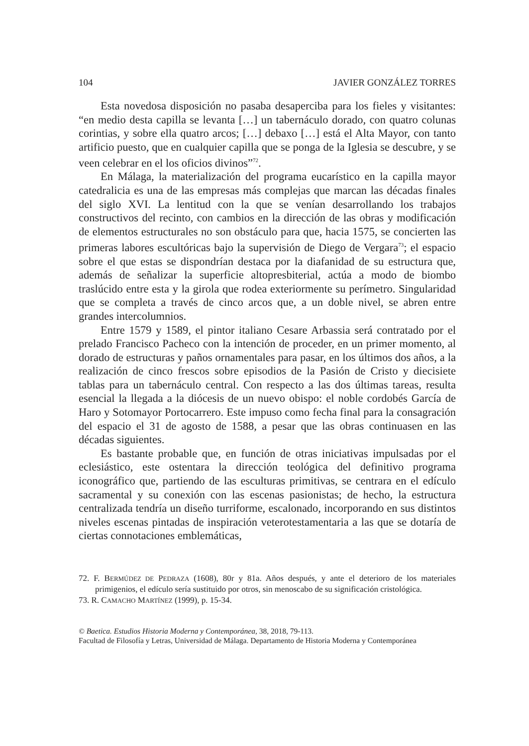104 JAVIER GONZÁLEZ TORRES
Esta novedosa disposición no pasaba desaperciba para los fieles y visitantes: “en medio desta capilla se levanta […] un tabernáculo dorado, con quatro colunas corintias, y sobre ella quatro arcos; […] debaxo […] está el Alta Mayor, con tanto artificio puesto, que en cualquier capilla que se ponga de la Iglesia se descubre, y se veen celebrar en el los oficios divinos”<sup>72</sup>.
En Málaga, la materialización del programa eucarístico en la capilla mayor catedralicia es una de las empresas más complejas que marcan las décadas finales del siglo XVI. La lentitud con la que se venían desarrollando los trabajos constructivos del recinto, con cambios en la dirección de las obras y modificación de elementos estructurales no son obstáculo para que, hacia 1575, se concierten las primeras labores escultóricas bajo la supervisión de Diego de Vergara<sup>73</sup>; el espacio sobre el que estas se dispondrían destaca por la diafanidad de su estructura que, además de señalizar la superficie altopresbiterial, actúa a modo de biombo traslúcido entre esta y la girola que rodea exteriormente su perímetro. Singularidad que se completa a través de cinco arcos que, a un doble nivel, se abren entre grandes intercolumnios.
Entre 1579 y 1589, el pintor italiano Cesare Arbassia será contratado por el prelado Francisco Pacheco con la intención de proceder, en un primer momento, al dorado de estructuras y paños ornamentales para pasar, en los últimos dos años, a la realización de cinco frescos sobre episodios de la Pasión de Cristo y diecisiete tablas para un tabernáculo central. Con respecto a las dos últimas tareas, resulta esencial la llegada a la diócesis de un nuevo obispo: el noble cordobés García de Haro y Sotomayor Portocarrero. Este impuso como fecha final para la consagración del espacio el 31 de agosto de 1588, a pesar que las obras continuasen en las décadas siguientes.
Es bastante probable que, en función de otras iniciativas impulsadas por el eclesiástico, este ostentara la dirección teológica del definitivo programa iconográfico que, partiendo de las esculturas primitivas, se centrara en el edículo sacramental y su conexión con las escenas pasionistas; de hecho, la estructura centralizada tendría un diseño turriforme, escalonado, incorporando en sus distintos niveles escenas pintadas de inspiración veterotestamentaria a las que se dotaría de ciertas connotaciones emblemáticas,
72. F. BERMÚDEZ DE PEDRAZA (1608), 80r y 81a. Años después, y ante el deterioro de los materiales primigenios, el edículo sería sustituido por otros, sin menoscabo de su significación cristológica.
73. R. CAMACHO MARTÍNEZ (1999), p. 15-34.
© Baetica. Estudios Historia Moderna y Contemporánea, 38, 2018, 79-113.
Facultad de Filosofía y Letras, Universidad de Málaga. Departamento de Historia Moderna y Contemporánea